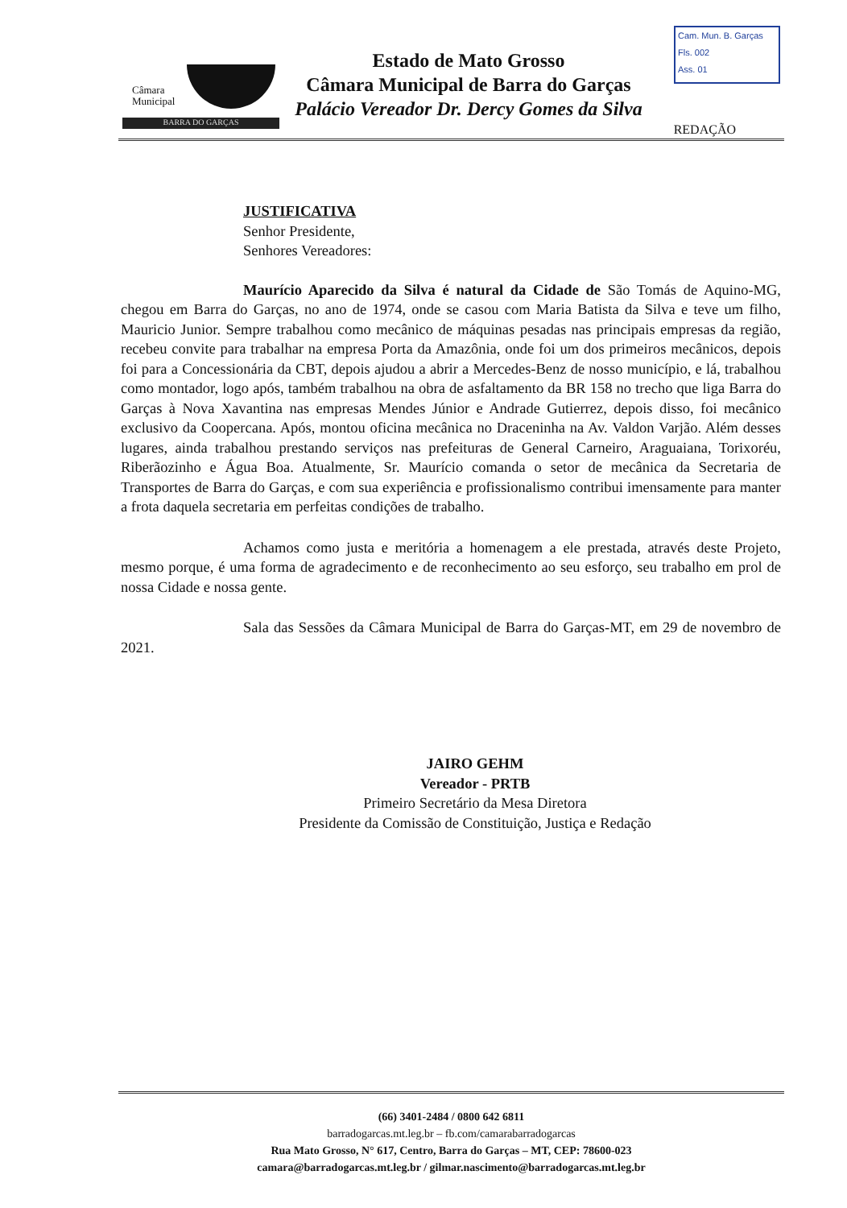Câmara
Municipal
BARRA DO GARÇAS
Estado de Mato Grosso
Câmara Municipal de Barra do Garças
Palácio Vereador Dr. Dercy Gomes da Silva
Cam. Mun. B. Garças
Fls. 002
Ass. 01
REDAÇÃO
JUSTIFICATIVA
Senhor Presidente,
Senhores Vereadores:
Maurício Aparecido da Silva é natural da Cidade de São Tomás de Aquino-MG, chegou em Barra do Garças, no ano de 1974, onde se casou com Maria Batista da Silva e teve um filho, Mauricio Junior. Sempre trabalhou como mecânico de máquinas pesadas nas principais empresas da região, recebeu convite para trabalhar na empresa Porta da Amazônia, onde foi um dos primeiros mecânicos, depois foi para a Concessionária da CBT, depois ajudou a abrir a Mercedes-Benz de nosso município, e lá, trabalhou como montador, logo após, também trabalhou na obra de asfaltamento da BR 158 no trecho que liga Barra do Garças à Nova Xavantina nas empresas Mendes Júnior e Andrade Gutierrez, depois disso, foi mecânico exclusivo da Coopercana. Após, montou oficina mecânica no Draceninha na Av. Valdon Varjão. Além desses lugares, ainda trabalhou prestando serviços nas prefeituras de General Carneiro, Araguaiana, Torixoréu, Riberãozinho e Água Boa. Atualmente, Sr. Maurício comanda o setor de mecânica da Secretaria de Transportes de Barra do Garças, e com sua experiência e profissionalismo contribui imensamente para manter a frota daquela secretaria em perfeitas condições de trabalho.
Achamos como justa e meritória a homenagem a ele prestada, através deste Projeto, mesmo porque, é uma forma de agradecimento e de reconhecimento ao seu esforço, seu trabalho em prol de nossa Cidade e nossa gente.
Sala das Sessões da Câmara Municipal de Barra do Garças-MT, em 29 de novembro de 2021.
JAIRO GEHM
Vereador - PRTB
Primeiro Secretário da Mesa Diretora
Presidente da Comissão de Constituição, Justiça e Redação
(66) 3401-2484 / 0800 642 6811
barradogarcas.mt.leg.br – fb.com/camarabarradogarcas
Rua Mato Grosso, N° 617, Centro, Barra do Garças – MT, CEP: 78600-023
camara@barradogarcas.mt.leg.br / gilmar.nascimento@barradogarcas.mt.leg.br